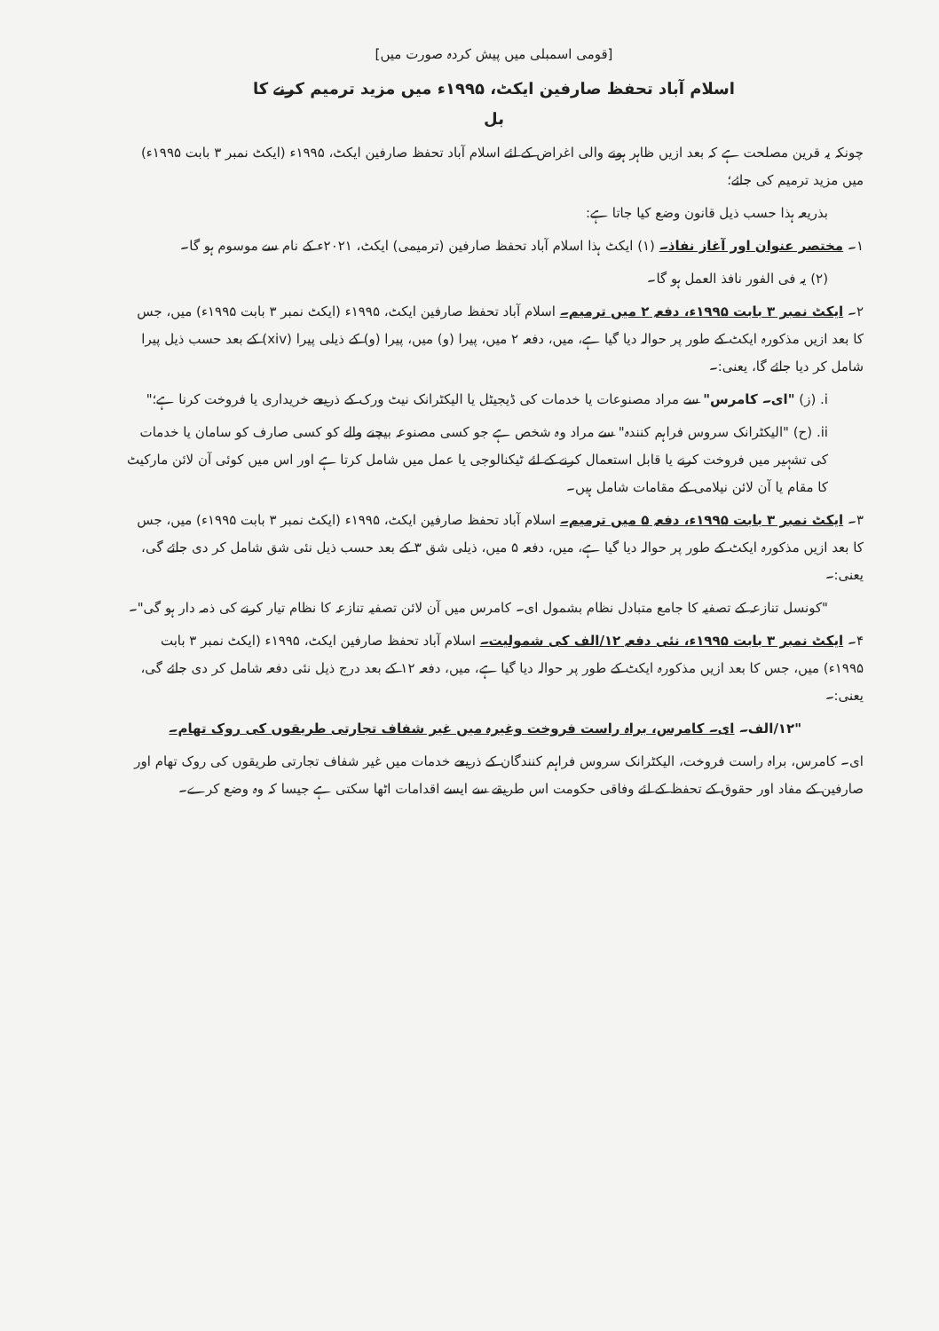[قومی اسمبلی میں پیش کردہ صورت میں]
اسلام آباد تحفظ صارفین ایکٹ، ۱۹۹۵ء میں مزید ترمیم کرنے کا
بل
چونکہ یہ قرین مصلحت ہے کہ بعد ازیں ظاہر ہونے والی اغراض کے لئے اسلام آباد تحفظ صارفین ایکٹ، ۱۹۹۵ء (ایکٹ نمبر ۳ بابت ۱۹۹۵ء) میں مزید ترمیم کی جائے؛
بذریعہ ہذا حسب ذیل قانون وضع کیا جاتا ہے:
۱۔ مختصر عنوان اور آغاز نفاذ۔ (۱) ایکٹ ہذا اسلام آباد تحفظ صارفین (ترمیمی) ایکٹ، ۲۰۲۱ء کے نام سے موسوم ہو گا۔
(۲) یہ فی الفور نافذ العمل ہو گا۔
۲۔ ایکٹ نمبر ۳ بابت ۱۹۹۵ء، دفعہ ۲ میں ترمیم۔ اسلام آباد تحفظ صارفین ایکٹ، ۱۹۹۵ء (ایکٹ نمبر ۳ بابت ۱۹۹۵ء) میں، جس کا بعد ازیں مذکورہ ایکٹ کے طور پر حوالہ دیا گیا ہے، میں، دفعہ ۲ میں، پیرا (و) میں، پیرا (و) کے ذیلی پیرا (xiv) کے بعد حسب ذیل پیرا شامل کر دیا جائے گا، یعنی:۔
i. (ز) "ای۔ کامرس" سے مراد مصنوعات یا خدمات کی ڈیجیٹل یا الیکٹرانک نیٹ ورک کے ذریعے خریداری یا فروخت کرنا ہے؛"
ii. (ح) "الیکٹرانک سروس فراہم کنندہ" سے مراد وہ شخص ہے جو کسی مصنوعہ بیچنے والے کو کسی صارف کو سامان یا خدمات کی تشہیر میں فروخت کرنے یا قابل استعمال کرنے کے لئے ٹیکنالوجی یا عمل میں شامل کرتا ہے اور اس میں کوئی آن لائن مارکیٹ کا مقام یا آن لائن نیلامی کے مقامات شامل ہیں۔
۳۔ ایکٹ نمبر ۳ بابت ۱۹۹۵ء، دفعہ ۵ میں ترمیم۔ اسلام آباد تحفظ صارفین ایکٹ، ۱۹۹۵ء (ایکٹ نمبر ۳ بابت ۱۹۹۵ء) میں، جس کا بعد ازیں مذکورہ ایکٹ کے طور پر حوالہ دیا گیا ہے، میں، دفعہ ۵ میں، ذیلی شق ۳ کے بعد حسب ذیل نئی شق شامل کر دی جائے گی، یعنی:۔
"کونسل تنازعہ کے تصفیہ کا جامع متبادل نظام بشمول ای۔ کامرس میں آن لائن تصفیہ تنازعہ کا نظام تیار کرنے کی ذمہ دار ہو گی"۔
۴۔ ایکٹ نمبر ۳ بابت ۱۹۹۵ء، نئی دفعہ ۱۲/الف کی شمولیت۔ اسلام آباد تحفظ صارفین ایکٹ، ۱۹۹۵ء (ایکٹ نمبر ۳ بابت ۱۹۹۵ء) میں، جس کا بعد ازیں مذکورہ ایکٹ کے طور پر حوالہ دیا گیا ہے، میں، دفعہ ۱۲ کے بعد درج ذیل نئی دفعہ شامل کر دی جائے گی، یعنی:۔
"۱۲/الف۔ ای۔ کامرس، براہ راست فروخت وغیرہ میں غیر شفاف تجارتی طریقوں کی روک تھام۔
ای۔ کامرس، براہ راست فروخت، الیکٹرانک سروس فراہم کنندگان کے ذریعے خدمات میں غیر شفاف تجارتی طریقوں کی روک تھام اور صارفین کے مفاد اور حقوق کے تحفظ کے لئے وفاقی حکومت اس طریقے سے ایسے اقدامات اٹھا سکتی ہے جیسا کہ وہ وضع کرے۔